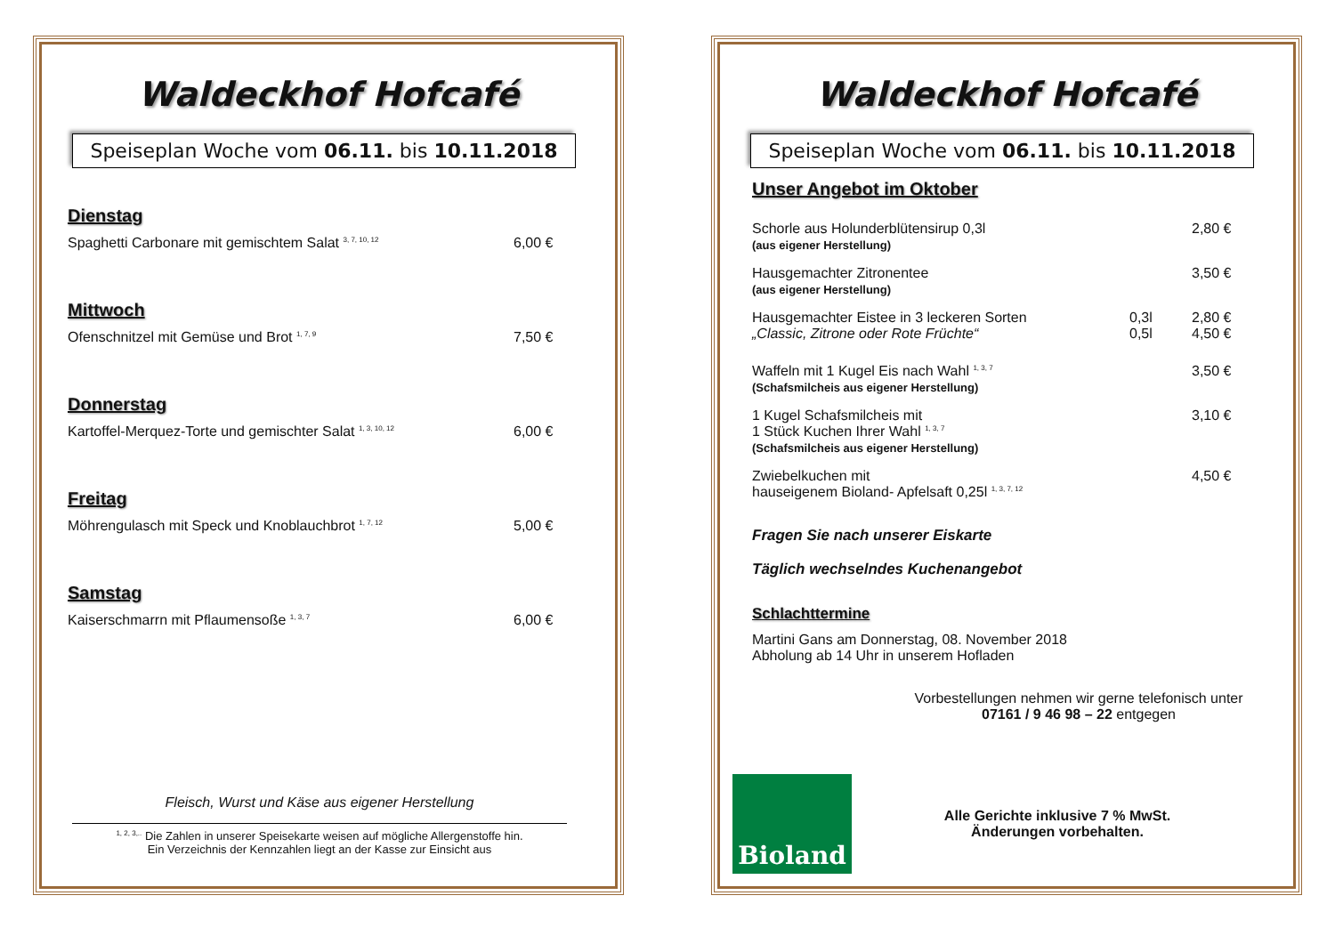Waldeckhof Hofcafé
Speiseplan Woche vom 06.11. bis 10.11.2018
Dienstag
Spaghetti Carbonare mit gemischtem Salat <sup>3, 7, 10, 12</sup> 6,00 €
Mittwoch
Ofenschnitzel mit Gemüse und Brot <sup>1, 7, 9</sup> 7,50 €
Donnerstag
Kartoffel-Merquez-Torte und gemischter Salat <sup>1, 3, 10, 12</sup> 6,00 €
Freitag
Möhrengulasch mit Speck und Knoblauchbrot <sup>1, 7, 12</sup> 5,00 €
Samstag
Kaiserschmarrn mit Pflaumensoße <sup>1, 3, 7</sup> 6,00 €
Fleisch, Wurst und Käse aus eigener Herstellung
<sup>1, 2, 3,..</sup> Die Zahlen in unserer Speisekarte weisen auf mögliche Allergenstoffe hin.
Ein Verzeichnis der Kennzahlen liegt an der Kasse zur Einsicht aus
Waldeckhof Hofcafé
Speiseplan Woche vom 06.11. bis 10.11.2018
Unser Angebot im Oktober
Schorle aus Holunderblütensirup 0,3l
(aus eigener Herstellung) 2,80 €
Hausgemachter Zitronentee
(aus eigener Herstellung) 3,50 €
Hausgemachter Eistee in 3 leckeren Sorten
„Classic, Zitrone oder Rote Früchte“0,3l
0,5l 2,80 €
4,50 €
Waffeln mit 1 Kugel Eis nach Wahl <sup>1, 3, 7</sup>
(Schafsmilcheis aus eigener Herstellung) 3,50 €
1 Kugel Schafsmilcheis mit
1 Stück Kuchen Ihrer Wahl <sup>1, 3, 7</sup>
(Schafsmilcheis aus eigener Herstellung) 3,10 €
Zwiebelkuchen mit
hauseigenem Bioland- Apfelsaft 0,25l <sup>1, 3, 7, 12</sup> 4,50 €
Fragen Sie nach unserer Eiskarte
Täglich wechselndes Kuchenangebot
Schlachttermine
Martini Gans am Donnerstag, 08. November 2018
Abholung ab 14 Uhr in unserem Hofladen
Vorbestellungen nehmen wir gerne telefonisch unter
07161 / 9 46 98 – 22 entgegen
Bioland
Alle Gerichte inklusive 7 % MwSt.
Änderungen vorbehalten.